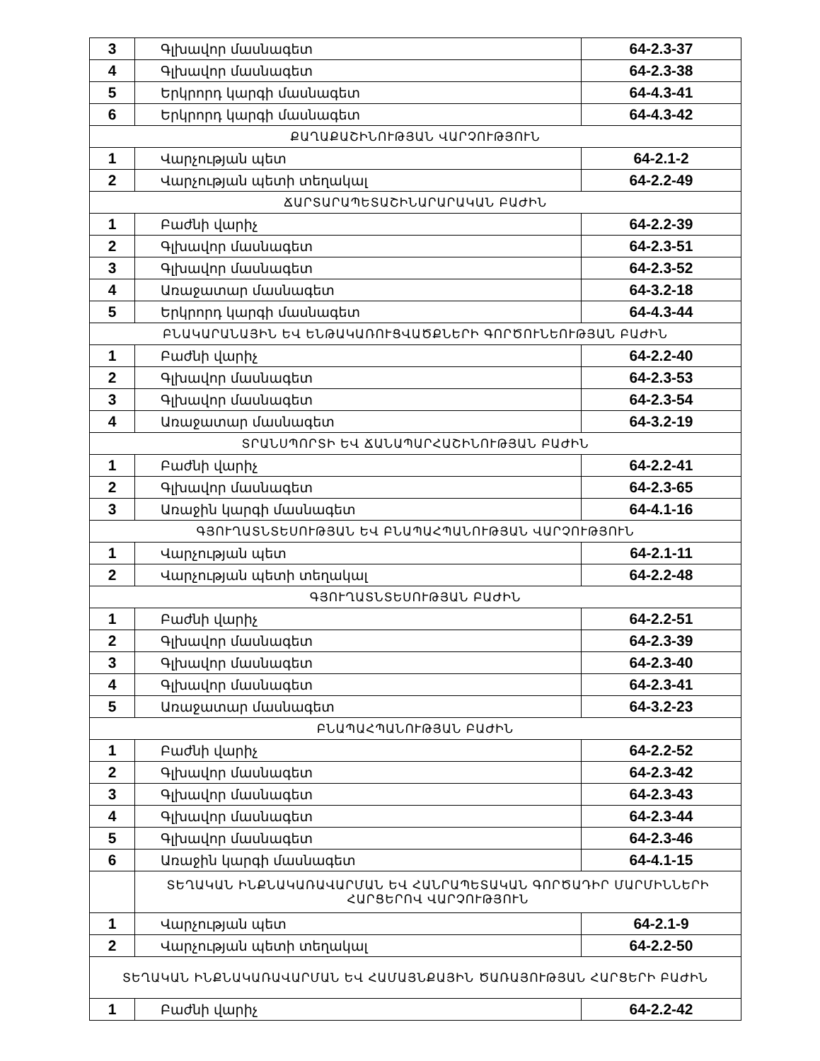| 3 | Գլխավոր մասնագետ | 64-2.3-37 |
| 4 | Գլխավոր մասնագետ | 64-2.3-38 |
| 5 | Երկրորդ կարգի մասնագետ | 64-4.3-41 |
| 6 | Երկրորդ կարգի մասնագետ | 64-4.3-42 |
| ՔԱՂԱՔԱՇԻՆՈՒԹՅԱՆ ՎԱՐՉՈՒԹՅՈՒՆ | | |
| 1 | Վարչության պետ | 64-2.1-2 |
| 2 | Վարչության պետի տեղակալ | 64-2.2-49 |
| ՃԱՐՏԱՐԱՊԵՏԱՇԻՆԱՐԱՐԱԿԱՆ ԲԱԺԻՆ | | |
| 1 | Բաժնի վարիչ | 64-2.2-39 |
| 2 | Գլխավոր մասնագետ | 64-2.3-51 |
| 3 | Գլխավոր մասնագետ | 64-2.3-52 |
| 4 | Առաջատար մասնագետ | 64-3.2-18 |
| 5 | Երկրորդ կարգի մասնագետ | 64-4.3-44 |
| ԲՆԱԿԱՐԱՆԱՅԻՆ ԵՎ ԵՆԹԱԿԱՌՈՒՑՎԱԾՔՆԵՐԻ ԳՈՐԾՈՒՆԵՈՒԹՅԱՆ ԲԱԺԻՆ | | |
| 1 | Բաժնի վարիչ | 64-2.2-40 |
| 2 | Գլխավոր մասնագետ | 64-2.3-53 |
| 3 | Գլխավոր մասնագետ | 64-2.3-54 |
| 4 | Առաջատար մասնագետ | 64-3.2-19 |
| ՏՐԱՆՍՊՈՐՏԻ ԵՎ ՃԱՆԱՊԱՐՀԱՇԻՆՈՒԹՅԱՆ ԲԱԺԻՆ | | |
| 1 | Բաժնի վարիչ | 64-2.2-41 |
| 2 | Գլխավոր մասնագետ | 64-2.3-65 |
| 3 | Առաջին կարգի մասնագետ | 64-4.1-16 |
| ԳՅՈՒՂԱՏՆՏԵՍՈՒԹՅԱՆ ԵՎ ԲՆԱՊԱՀՊԱՆՈՒԹՅԱՆ ՎԱՐՉՈՒԹՅՈՒՆ | | |
| 1 | Վարչության պետ | 64-2.1-11 |
| 2 | Վարչության պետի տեղակալ | 64-2.2-48 |
| ԳՅՈՒՂԱՏՆՏԵՍՈՒԹՅԱՆ ԲԱԺԻՆ | | |
| 1 | Բաժնի վարիչ | 64-2.2-51 |
| 2 | Գլխավոր մասնագետ | 64-2.3-39 |
| 3 | Գլխավոր մասնագետ | 64-2.3-40 |
| 4 | Գլխավոր մասնագետ | 64-2.3-41 |
| 5 | Առաջատար մասնագետ | 64-3.2-23 |
| ԲՆԱՊԱՀՊԱՆՈՒԹՅԱՆ ԲԱԺԻՆ | | |
| 1 | Բաժնի վարիչ | 64-2.2-52 |
| 2 | Գլխավոր մասնագետ | 64-2.3-42 |
| 3 | Գլխավոր մասնագետ | 64-2.3-43 |
| 4 | Գլխավոր մասնագետ | 64-2.3-44 |
| 5 | Գլխավոր մասնագետ | 64-2.3-46 |
| 6 | Առաջին կարգի մասնագետ | 64-4.1-15 |
| | ՏԵՂԱԿԱՆ ԻՆՔՆԱԿԱՌԱՎԱՐՄԱՆ ԵՎ ՀԱՆՐԱՊԵՏԱԿԱՆ ԳՈՐԾԱԴԻՐ ՄԱՐՄԻՆՆԵՐԻ ՀԱՐՑԵՐՈՎ ՎԱՐՉՈՒԹՅՈՒՆ | |
| 1 | Վարչության պետ | 64-2.1-9 |
| 2 | Վարչության պետի տեղակալ | 64-2.2-50 |
| ՏԵՂԱԿԱՆ ԻՆՔՆԱԿԱՌԱՎԱՐՄԱՆ ԵՎ ՀԱՄԱՅՆՔԱՅԻՆ ԾԱՌԱՅՈՒԹՅԱՆ ՀԱՐՑԵՐԻ ԲԱԺԻՆ | | |
| 1 | Բաժնի վարիչ | 64-2.2-42 |